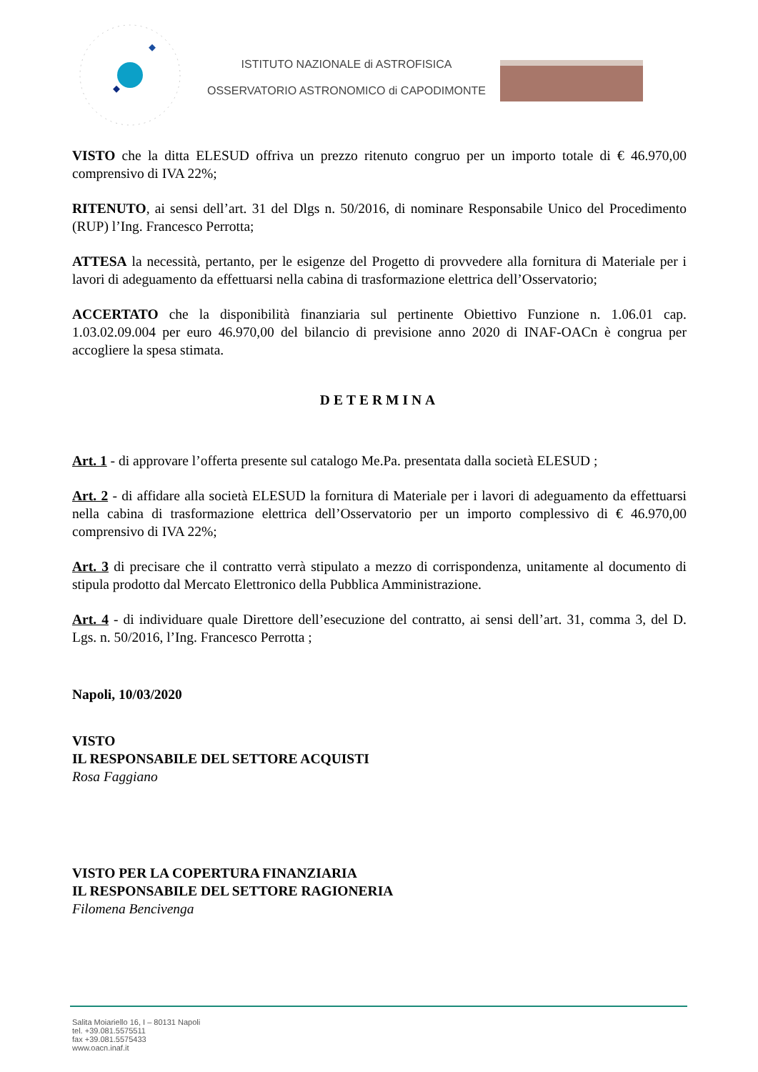ISTITUTO NAZIONALE di ASTROFISICA
OSSERVATORIO ASTRONOMICO di CAPODIMONTE
VISTO che la ditta ELESUD offriva un prezzo ritenuto congruo per un importo totale di € 46.970,00 comprensivo di IVA 22%;
RITENUTO, ai sensi dell’art. 31 del Dlgs n. 50/2016, di nominare Responsabile Unico del Procedimento (RUP) l’Ing. Francesco Perrotta;
ATTESA la necessità, pertanto, per le esigenze del Progetto di provvedere alla fornitura di Materiale per i lavori di adeguamento da effettuarsi nella cabina di trasformazione elettrica dell’Osservatorio;
ACCERTATO che la disponibilità finanziaria sul pertinente Obiettivo Funzione n. 1.06.01 cap. 1.03.02.09.004 per euro 46.970,00 del bilancio di previsione anno 2020 di INAF-OACn è congrua per accogliere la spesa stimata.
DETERMINA
Art. 1 - di approvare l’offerta presente sul catalogo Me.Pa. presentata dalla società ELESUD ;
Art. 2 - di affidare alla società ELESUD la fornitura di Materiale per i lavori di adeguamento da effettuarsi nella cabina di trasformazione elettrica dell’Osservatorio per un importo complessivo di € 46.970,00 comprensivo di IVA 22%;
Art. 3 di precisare che il contratto verrà stipulato a mezzo di corrispondenza, unitamente al documento di stipula prodotto dal Mercato Elettronico della Pubblica Amministrazione.
Art. 4 - di individuare quale Direttore dell’esecuzione del contratto, ai sensi dell’art. 31, comma 3, del D. Lgs. n. 50/2016, l’Ing. Francesco Perrotta ;
Napoli, 10/03/2020
VISTO
IL RESPONSABILE DEL SETTORE ACQUISTI
Rosa Faggiano
VISTO PER LA COPERTURA FINANZIARIA
IL RESPONSABILE DEL SETTORE RAGIONERIA
Filomena Bencivenga
Salita Moiariello 16, I – 80131 Napoli
tel. +39.081.5575511
fax +39.081.5575433
www.oacn.inaf.it